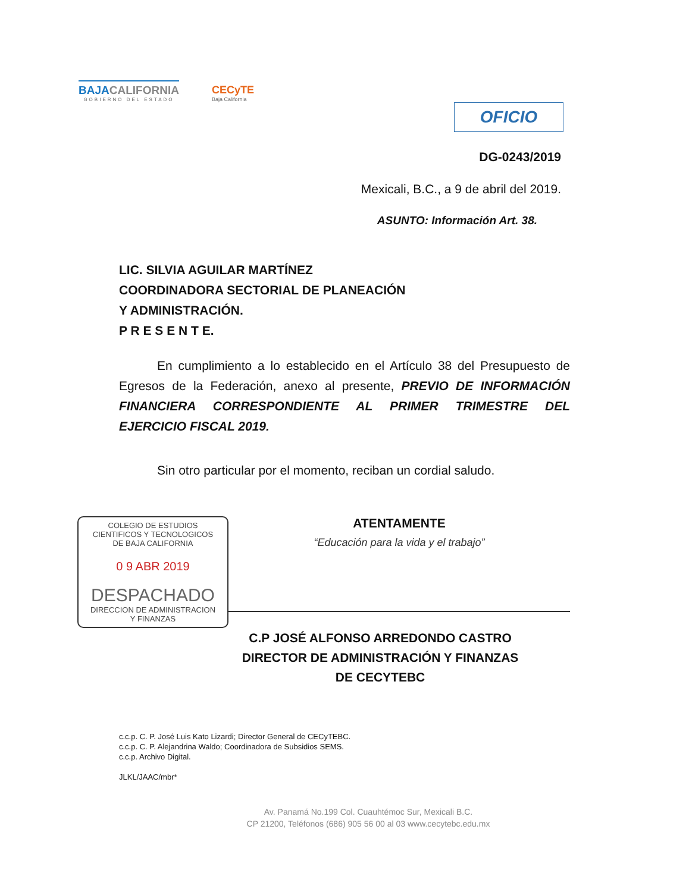BAJACALIFORNIA
GOBIERNO DEL ESTADO
CECyTE
Baja California
OFICIO
DG-0243/2019
Mexicali, B.C., a 9 de abril del 2019.
ASUNTO: Información Art. 38.
LIC. SILVIA AGUILAR MARTÍNEZ
COORDINADORA SECTORIAL DE PLANEACIÓN
Y ADMINISTRACIÓN.
P R E S E N T E.
En cumplimiento a lo establecido en el Artículo 38 del Presupuesto de Egresos de la Federación, anexo al presente, PREVIO DE INFORMACIÓN FINANCIERA CORRESPONDIENTE AL PRIMER TRIMESTRE DEL EJERCICIO FISCAL 2019.
Sin otro particular por el momento, reciban un cordial saludo.
COLEGIO DE ESTUDIOS
CIENTIFICOS Y TECNOLOGICOS
DE BAJA CALIFORNIA
0 9 ABR 2019
DESPACHADO
DIRECCION DE ADMINISTRACION
Y FINANZAS
ATENTAMENTE
“Educación para la vida y el trabajo”
C.P JOSÉ ALFONSO ARREDONDO CASTRO
DIRECTOR DE ADMINISTRACIÓN Y FINANZAS
DE CECYTEBC
c.c.p. C. P. José Luis Kato Lizardi; Director General de CECyTEBC.
c.c.p. C. P. Alejandrina Waldo; Coordinadora de Subsidios SEMS.
c.c.p. Archivo Digital.
JLKL/JAAC/mbr*
Av. Panamá No.199 Col. Cuauhtémoc Sur, Mexicali B.C.
CP 21200, Teléfonos (686) 905 56 00 al 03 www.cecytebc.edu.mx